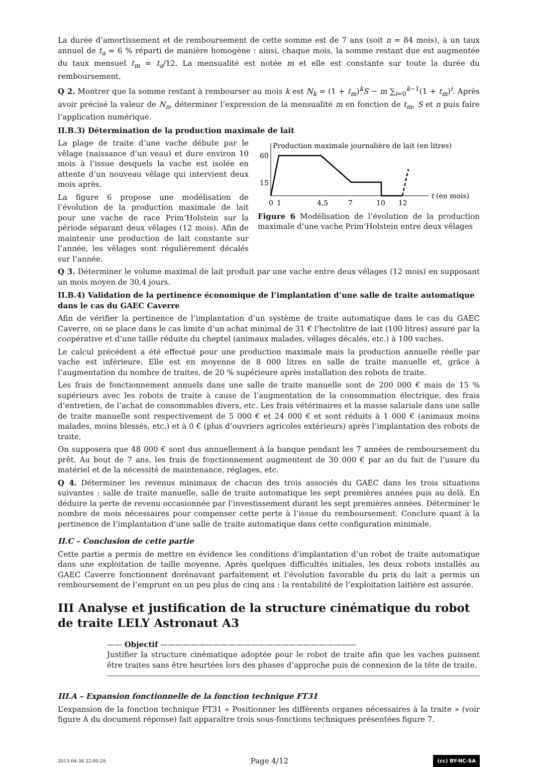La durée d’amortissement et de remboursement de cette somme est de 7 ans (soit n = 84 mois), à un taux annuel de t<sub>a</sub> = 6 % réparti de manière homogène : ainsi, chaque mois, la somme restant due est augmentée du taux mensuel t<sub>m</sub> = t<sub>a</sub>/12. La mensualité est notée m et elle est constante sur toute la durée du remboursement.
Q 2. Montrer que la somme restant à rembourser au mois k est N<sub>k</sub> = (1 + t<sub>m</sub>)<sup>k</sup>S − m ∑<sub>i=0</sub><sup>k−1</sup>(1 + t<sub>m</sub>)<sup>i</sup>. Après avoir précisé la valeur de N<sub>n</sub>, déterminer l’expression de la mensualité m en fonction de t<sub>m</sub>, S et n puis faire l’application numérique.
II.B.3) Détermination de la production maximale de lait
La plage de traite d’une vache débute par le vêlage (naissance d’un veau) et dure environ 10 mois à l’issue desquels la vache est isolée en attente d’un nouveau vêlage qui intervient deux mois après.
La figure 6 propose une modélisation de l’évolution de la production maximale de lait pour une vache de race Prim’Holstein sur la période séparant deux vêlages (12 mois). Afin de maintenir une production de lait constante sur l’année, les vêlages sont régulièrement décalés sur l’année.
Production maximale journalière de lait (en litres)
60
15
0
1
4,5
7
10
12
t (en mois)
Figure 6 Modélisation de l’évolution de la production maximale d’une vache Prim’Holstein entre deux vêlages
Q 3. Déterminer le volume maximal de lait produit par une vache entre deux vêlages (12 mois) en supposant un mois moyen de 30,4 jours.
II.B.4) Validation de la pertinence économique de l’implantation d’une salle de traite automatique dans le cas du GAEC Caverre
Afin de vérifier la pertinence de l’implantation d’un système de traite automatique dans le cas du GAEC Caverre, on se place dans le cas limite d’un achat minimal de 31 € l’hectolitre de lait (100 litres) assuré par la coopérative et d’une taille réduite du cheptel (animaux malades, vêlages décalés, etc.) à 100 vaches.
Le calcul précédent a été effectué pour une production maximale mais la production annuelle réelle par vache est inférieure. Elle est en moyenne de 8 000 litres en salle de traite manuelle et, grâce à l’augmentation du nombre de traites, de 20 % supérieure après installation des robots de traite.
Les frais de fonctionnement annuels dans une salle de traite manuelle sont de 200 000 € mais de 15 % supérieurs avec les robots de traite à cause de l’augmentation de la consommation électrique, des frais d’entretien, de l’achat de consommables divers, etc. Les frais vétérinaires et la masse salariale dans une salle de traite manuelle sont respectivement de 5 000 € et 24 000 € et sont réduits à 1 000 € (animaux moins malades, moins blessés, etc.) et à 0 € (plus d’ouvriers agricoles extérieurs) après l’implantation des robots de traite.
On supposera que 48 000 € sont dus annuellement à la banque pendant les 7 années de remboursement du prêt. Au bout de 7 ans, les frais de fonctionnement augmentent de 30 000 € par an du fait de l’usure du matériel et de la nécessité de maintenance, réglages, etc.
Q 4. Déterminer les revenus minimaux de chacun des trois associés du GAEC dans les trois situations suivantes : salle de traite manuelle, salle de traite automatique les sept premières années puis au delà. En déduire la perte de revenu occasionnée par l’investissement durant les sept premières années. Déterminer le nombre de mois nécessaires pour compenser cette perte à l’issue du remboursement. Conclure quant à la pertinence de l’implantation d’une salle de traite automatique dans cette configuration minimale.
II.C – Conclusion de cette partie
Cette partie a permis de mettre en évidence les conditions d’implantation d’un robot de traite automatique dans une exploitation de taille moyenne. Après quelques difficultés initiales, les deux robots installés au GAEC Caverre fonctionnent dorénavant parfaitement et l’évolution favorable du prix du lait a permis un remboursement de l’emprunt en un peu plus de cinq ans : la rentabilité de l’exploitation laitière est assurée.
III Analyse et justification de la structure cinématique du robot de traite LELY Astronaut A3
—— Objectif ——————————————————————————
Justifier la structure cinématique adoptée pour le robot de traite afin que les vaches puissent être traites sans être heurtées lors des phases d’approche puis de connexion de la tête de traite.
III.A – Expansion fonctionnelle de la fonction technique FT31
L’expansion de la fonction technique FT31 « Positionner les différents organes nécessaires à la traite » (voir figure A du document réponse) fait apparaître trois sous-fonctions techniques présentées figure 7.
2013-04-30 22:00:29 Page 4/12 (cc) BY-NC-SA